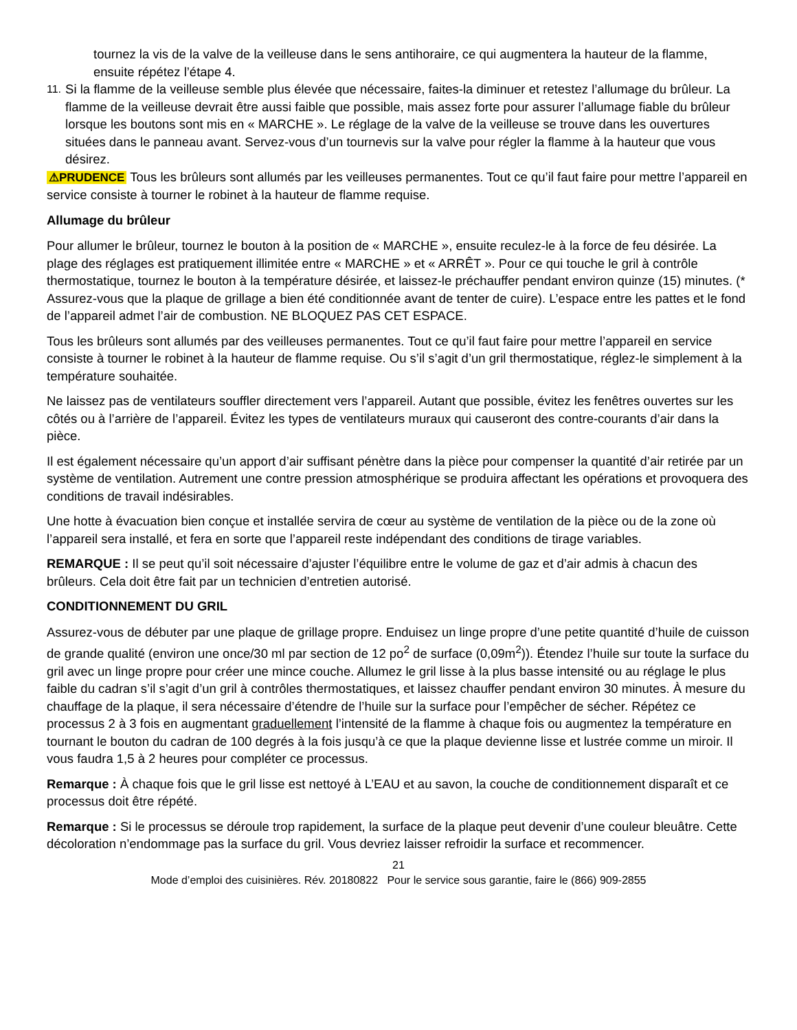tournez la vis de la valve de la veilleuse dans le sens antihoraire, ce qui augmentera la hauteur de la flamme, ensuite répétez l’étape 4.
11. Si la flamme de la veilleuse semble plus élevée que nécessaire, faites-la diminuer et retestez l’allumage du brûleur. La flamme de la veilleuse devrait être aussi faible que possible, mais assez forte pour assurer l’allumage fiable du brûleur lorsque les boutons sont mis en « MARCHE ». Le réglage de la valve de la veilleuse se trouve dans les ouvertures situées dans le panneau avant. Servez-vous d’un tournevis sur la valve pour régler la flamme à la hauteur que vous désirez.
⚠PRUDENCE Tous les brûleurs sont allumés par les veilleuses permanentes. Tout ce qu’il faut faire pour mettre l’appareil en service consiste à tourner le robinet à la hauteur de flamme requise.
Allumage du brûleur
Pour allumer le brûleur, tournez le bouton à la position de « MARCHE », ensuite reculez-le à la force de feu désirée. La plage des réglages est pratiquement illimitée entre « MARCHE » et « ARRÊT ». Pour ce qui touche le gril à contrôle thermostatique, tournez le bouton à la température désirée, et laissez-le préchauffer pendant environ quinze (15) minutes. (* Assurez-vous que la plaque de grillage a bien été conditionnée avant de tenter de cuire). L’espace entre les pattes et le fond de l’appareil admet l’air de combustion. NE BLOQUEZ PAS CET ESPACE.
Tous les brûleurs sont allumés par des veilleuses permanentes. Tout ce qu’il faut faire pour mettre l’appareil en service consiste à tourner le robinet à la hauteur de flamme requise. Ou s’il s’agit d’un gril thermostatique, réglez-le simplement à la température souhaitée.
Ne laissez pas de ventilateurs souffler directement vers l’appareil. Autant que possible, évitez les fenêtres ouvertes sur les côtés ou à l’arrière de l’appareil. Évitez les types de ventilateurs muraux qui causeront des contre-courants d’air dans la pièce.
Il est également nécessaire qu’un apport d’air suffisant pénètre dans la pièce pour compenser la quantité d’air retirée par un système de ventilation. Autrement une contre pression atmosphérique se produira affectant les opérations et provoquera des conditions de travail indésirables.
Une hotte à évacuation bien conçue et installée servira de cœur au système de ventilation de la pièce ou de la zone où l’appareil sera installé, et fera en sorte que l’appareil reste indépendant des conditions de tirage variables.
REMARQUE : Il se peut qu’il soit nécessaire d’ajuster l’équilibre entre le volume de gaz et d’air admis à chacun des brûleurs. Cela doit être fait par un technicien d’entretien autorisé.
CONDITIONNEMENT DU GRIL
Assurez-vous de débuter par une plaque de grillage propre. Enduisez un linge propre d’une petite quantité d’huile de cuisson de grande qualité (environ une once/30 ml par section de 12 po<sup>2</sup> de surface (0,09m<sup>2</sup>)). Étendez l’huile sur toute la surface du gril avec un linge propre pour créer une mince couche. Allumez le gril lisse à la plus basse intensité ou au réglage le plus faible du cadran s’il s’agit d’un gril à contrôles thermostatiques, et laissez chauffer pendant environ 30 minutes. À mesure du chauffage de la plaque, il sera nécessaire d’étendre de l’huile sur la surface pour l’empêcher de sécher. Répétez ce processus 2 à 3 fois en augmentant graduellement l’intensité de la flamme à chaque fois ou augmentez la température en tournant le bouton du cadran de 100 degrés à la fois jusqu’à ce que la plaque devienne lisse et lustrée comme un miroir. Il vous faudra 1,5 à 2 heures pour compléter ce processus.
Remarque : À chaque fois que le gril lisse est nettoyé à L’EAU et au savon, la couche de conditionnement disparaît et ce processus doit être répété.
Remarque : Si le processus se déroule trop rapidement, la surface de la plaque peut devenir d’une couleur bleuâtre. Cette décoloration n’endommage pas la surface du gril. Vous devriez laisser refroidir la surface et recommencer.
21
Mode d’emploi des cuisinières. Rév. 20180822 Pour le service sous garantie, faire le (866) 909-2855